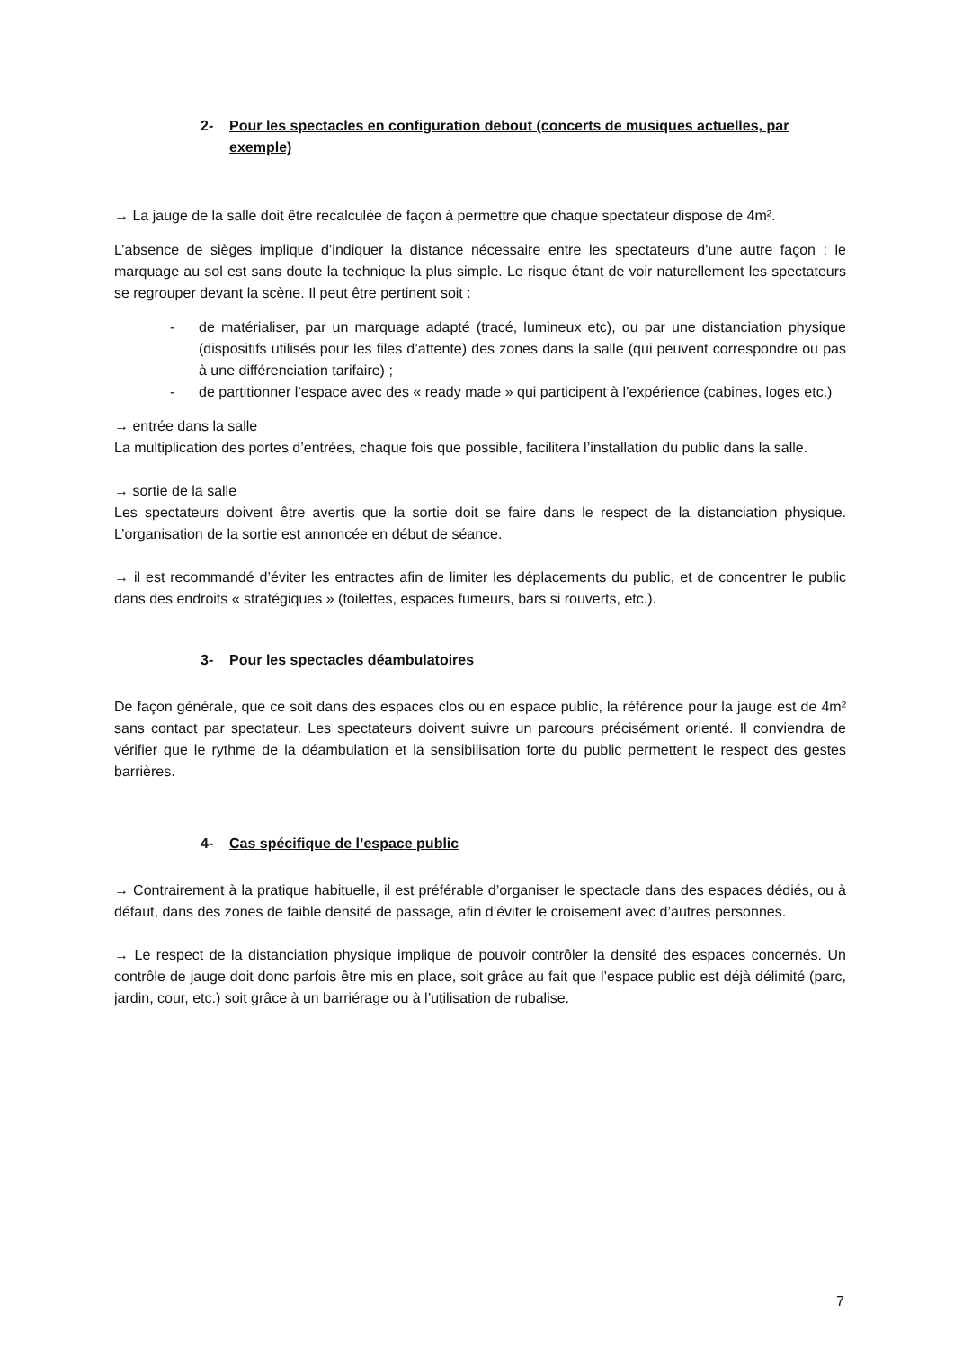2- Pour les spectacles en configuration debout (concerts de musiques actuelles, par exemple)
→ La jauge de la salle doit être recalculée de façon à permettre que chaque spectateur dispose de 4m².
L’absence de sièges implique d’indiquer la distance nécessaire entre les spectateurs d’une autre façon : le marquage au sol est sans doute la technique la plus simple. Le risque étant de voir naturellement les spectateurs se regrouper devant la scène. Il peut être pertinent soit :
- de matérialiser, par un marquage adapté (tracé, lumineux etc), ou par une distanciation physique (dispositifs utilisés pour les files d’attente) des zones dans la salle (qui peuvent correspondre ou pas à une différenciation tarifaire) ;
- de partitionner l’espace avec des « ready made » qui participent à l’expérience (cabines, loges etc.)
→ entrée dans la salle
La multiplication des portes d’entrées, chaque fois que possible, facilitera l’installation du public dans la salle.
→ sortie de la salle
Les spectateurs doivent être avertis que la sortie doit se faire dans le respect de la distanciation physique. L’organisation de la sortie est annoncée en début de séance.
→ il est recommandé d’éviter les entractes afin de limiter les déplacements du public, et de concentrer le public dans des endroits « stratégiques » (toilettes, espaces fumeurs, bars si rouverts, etc.).
3- Pour les spectacles déambulatoires
De façon générale, que ce soit dans des espaces clos ou en espace public, la référence pour la jauge est de 4m² sans contact par spectateur. Les spectateurs doivent suivre un parcours précisément orienté. Il conviendra de vérifier que le rythme de la déambulation et la sensibilisation forte du public permettent le respect des gestes barrières.
4- Cas spécifique de l’espace public
→ Contrairement à la pratique habituelle, il est préférable d’organiser le spectacle dans des espaces dédiés, ou à défaut, dans des zones de faible densité de passage, afin d’éviter le croisement avec d’autres personnes.
→ Le respect de la distanciation physique implique de pouvoir contrôler la densité des espaces concernés. Un contrôle de jauge doit donc parfois être mis en place, soit grâce au fait que l’espace public est déjà délimité (parc, jardin, cour, etc.) soit grâce à un barriérage ou à l’utilisation de rubalise.
7